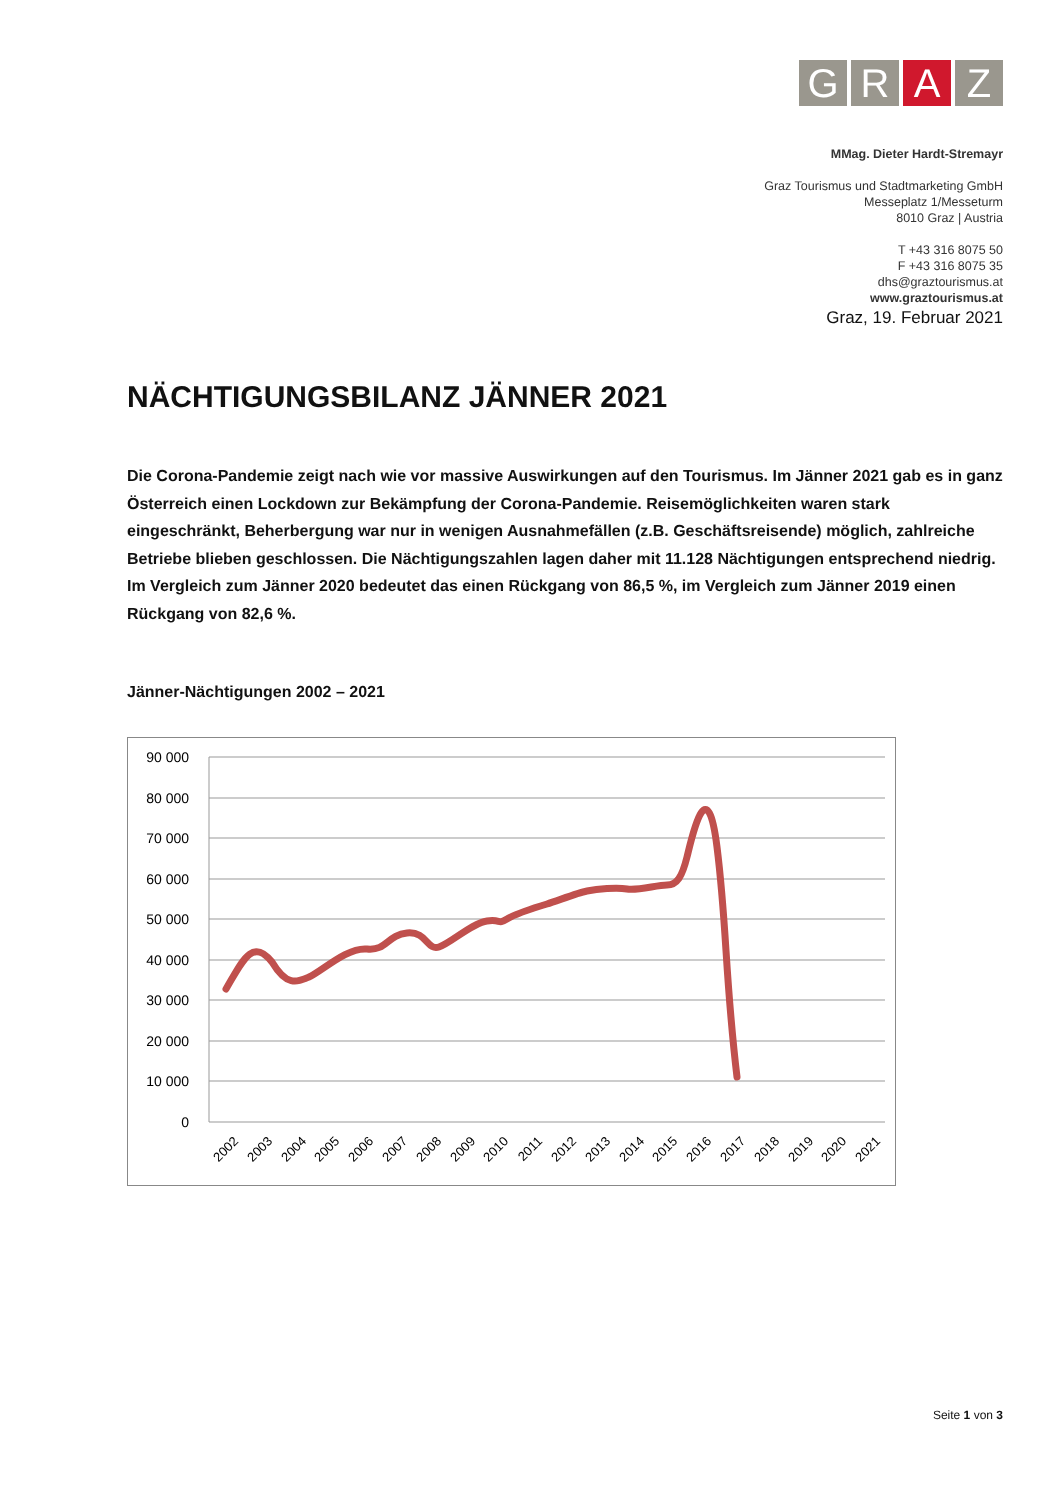G R A Z
MMag. Dieter Hardt-Stremayr
Graz Tourismus und Stadtmarketing GmbH
Messeplatz 1/Messeturm
8010 Graz | Austria
T +43 316 8075 50
F +43 316 8075 35
dhs@graztourismus.at
www.graztourismus.at
Graz, 19. Februar 2021
NÄCHTIGUNGSBILANZ JÄNNER 2021
Die Corona-Pandemie zeigt nach wie vor massive Auswirkungen auf den Tourismus. Im Jänner 2021 gab es in ganz Österreich einen Lockdown zur Bekämpfung der Corona-Pandemie. Reisemöglichkeiten waren stark eingeschränkt, Beherbergung war nur in wenigen Ausnahmefällen (z.B. Geschäftsreisende) möglich, zahlreiche Betriebe blieben geschlossen. Die Nächtigungszahlen lagen daher mit 11.128 Nächtigungen entsprechend niedrig. Im Vergleich zum Jänner 2020 bedeutet das einen Rückgang von 86,5 %, im Vergleich zum Jänner 2019 einen Rückgang von 82,6 %.
Jänner-Nächtigungen 2002 – 2021
90 000
80 000
70 000
60 000
50 000
40 000
30 000
20 000
10 000
0
2002
2003
2004
2005
2006
2007
2008
2009
2010
2011
2012
2013
2014
2015
2016
2017
2018
2019
2020
2021
Seite 1 von 3